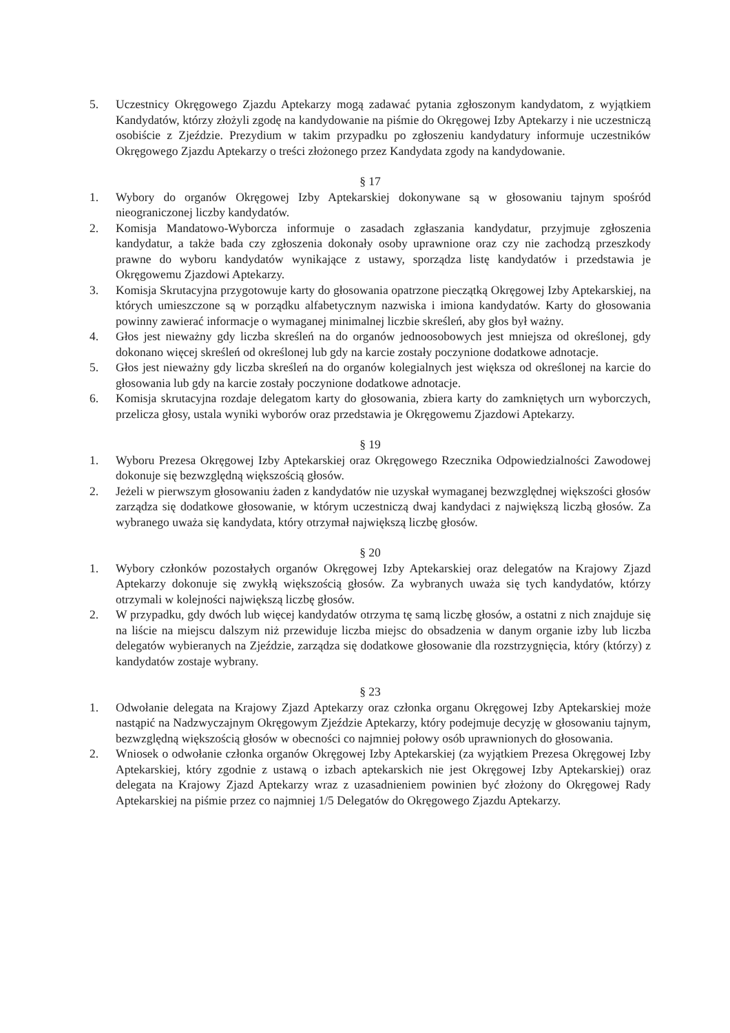5. Uczestnicy Okręgowego Zjazdu Aptekarzy mogą zadawać pytania zgłoszonym kandydatom, z wyjątkiem Kandydatów, którzy złożyli zgodę na kandydowanie na piśmie do Okręgowej Izby Aptekarzy i nie uczestniczą osobiście z Zjeździe. Prezydium w takim przypadku po zgłoszeniu kandydatury informuje uczestników Okręgowego Zjazdu Aptekarzy o treści złożonego przez Kandydata zgody na kandydowanie.
§ 17
1. Wybory do organów Okręgowej Izby Aptekarskiej dokonywane są w głosowaniu tajnym spośród nieograniczonej liczby kandydatów.
2. Komisja Mandatowo-Wyborcza informuje o zasadach zgłaszania kandydatur, przyjmuje zgłoszenia kandydatur, a także bada czy zgłoszenia dokonały osoby uprawnione oraz czy nie zachodzą przeszkody prawne do wyboru kandydatów wynikające z ustawy, sporządza listę kandydatów i przedstawia je Okręgowemu Zjazdowi Aptekarzy.
3. Komisja Skrutacyjna przygotowuje karty do głosowania opatrzone pieczątką Okręgowej Izby Aptekarskiej, na których umieszczone są w porządku alfabetycznym nazwiska i imiona kandydatów. Karty do głosowania powinny zawierać informacje o wymaganej minimalnej liczbie skreśleń, aby głos był ważny.
4. Głos jest nieważny gdy liczba skreśleń na do organów jednoosobowych jest mniejsza od określonej, gdy dokonano więcej skreśleń od określonej lub gdy na karcie zostały poczynione dodatkowe adnotacje.
5. Głos jest nieważny gdy liczba skreśleń na do organów kolegialnych jest większa od określonej na karcie do głosowania lub gdy na karcie zostały poczynione dodatkowe adnotacje.
6. Komisja skrutacyjna rozdaje delegatom karty do głosowania, zbiera karty do zamkniętych urn wyborczych, przelicza głosy, ustala wyniki wyborów oraz przedstawia je Okręgowemu Zjazdowi Aptekarzy.
§ 19
1. Wyboru Prezesa Okręgowej Izby Aptekarskiej oraz Okręgowego Rzecznika Odpowiedzialności Zawodowej dokonuje się bezwzględną większością głosów.
2. Jeżeli w pierwszym głosowaniu żaden z kandydatów nie uzyskał wymaganej bezwzględnej większości głosów zarządza się dodatkowe głosowanie, w którym uczestniczą dwaj kandydaci z największą liczbą głosów. Za wybranego uważa się kandydata, który otrzymał największą liczbę głosów.
§ 20
1. Wybory członków pozostałych organów Okręgowej Izby Aptekarskiej oraz delegatów na Krajowy Zjazd Aptekarzy dokonuje się zwykłą większością głosów. Za wybranych uważa się tych kandydatów, którzy otrzymali w kolejności największą liczbę głosów.
2. W przypadku, gdy dwóch lub więcej kandydatów otrzyma tę samą liczbę głosów, a ostatni z nich znajduje się na liście na miejscu dalszym niż przewiduje liczba miejsc do obsadzenia w danym organie izby lub liczba delegatów wybieranych na Zjeździe, zarządza się dodatkowe głosowanie dla rozstrzygnięcia, który (którzy) z kandydatów zostaje wybrany.
§ 23
1. Odwołanie delegata na Krajowy Zjazd Aptekarzy oraz członka organu Okręgowej Izby Aptekarskiej może nastąpić na Nadzwyczajnym Okręgowym Zjeździe Aptekarzy, który podejmuje decyzję w głosowaniu tajnym, bezwzględną większością głosów w obecności co najmniej połowy osób uprawnionych do głosowania.
2. Wniosek o odwołanie członka organów Okręgowej Izby Aptekarskiej (za wyjątkiem Prezesa Okręgowej Izby Aptekarskiej, który zgodnie z ustawą o izbach aptekarskich nie jest Okręgowej Izby Aptekarskiej) oraz delegata na Krajowy Zjazd Aptekarzy wraz z uzasadnieniem powinien być złożony do Okręgowej Rady Aptekarskiej na piśmie przez co najmniej 1/5 Delegatów do Okręgowego Zjazdu Aptekarzy.